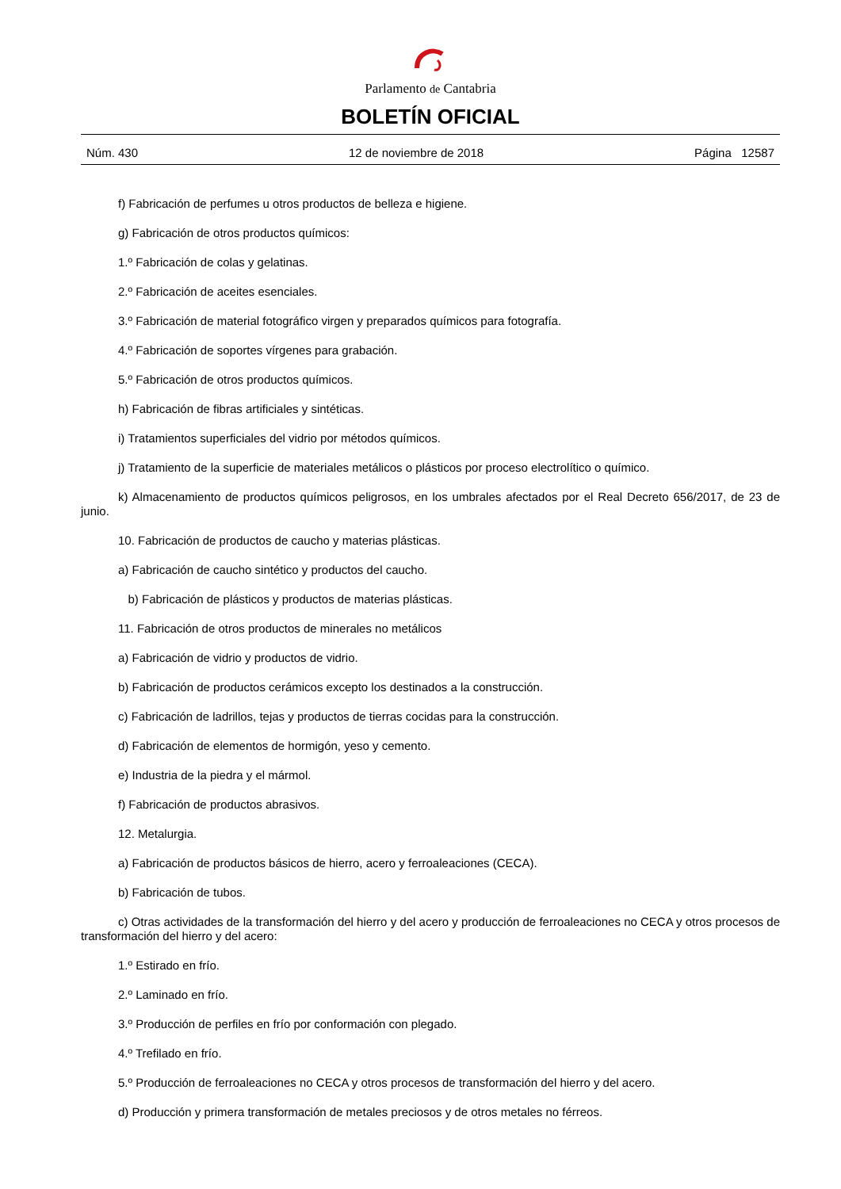Parlamento de Cantabria
BOLETÍN OFICIAL
Núm. 430 12 de noviembre de 2018 Página 12587
f) Fabricación de perfumes u otros productos de belleza e higiene.
g) Fabricación de otros productos químicos:
1.º Fabricación de colas y gelatinas.
2.º Fabricación de aceites esenciales.
3.º Fabricación de material fotográfico virgen y preparados químicos para fotografía.
4.º Fabricación de soportes vírgenes para grabación.
5.º Fabricación de otros productos químicos.
h) Fabricación de fibras artificiales y sintéticas.
i) Tratamientos superficiales del vidrio por métodos químicos.
j) Tratamiento de la superficie de materiales metálicos o plásticos por proceso electrolítico o químico.
k) Almacenamiento de productos químicos peligrosos, en los umbrales afectados por el Real Decreto 656/2017, de 23 de junio.
10. Fabricación de productos de caucho y materias plásticas.
a) Fabricación de caucho sintético y productos del caucho.
b) Fabricación de plásticos y productos de materias plásticas.
11. Fabricación de otros productos de minerales no metálicos
a) Fabricación de vidrio y productos de vidrio.
b) Fabricación de productos cerámicos excepto los destinados a la construcción.
c) Fabricación de ladrillos, tejas y productos de tierras cocidas para la construcción.
d) Fabricación de elementos de hormigón, yeso y cemento.
e) Industria de la piedra y el mármol.
f) Fabricación de productos abrasivos.
12. Metalurgia.
a) Fabricación de productos básicos de hierro, acero y ferroaleaciones (CECA).
b) Fabricación de tubos.
c) Otras actividades de la transformación del hierro y del acero y producción de ferroaleaciones no CECA y otros procesos de transformación del hierro y del acero:
1.º Estirado en frío.
2.º Laminado en frío.
3.º Producción de perfiles en frío por conformación con plegado.
4.º Trefilado en frío.
5.º Producción de ferroaleaciones no CECA y otros procesos de transformación del hierro y del acero.
d) Producción y primera transformación de metales preciosos y de otros metales no férreos.